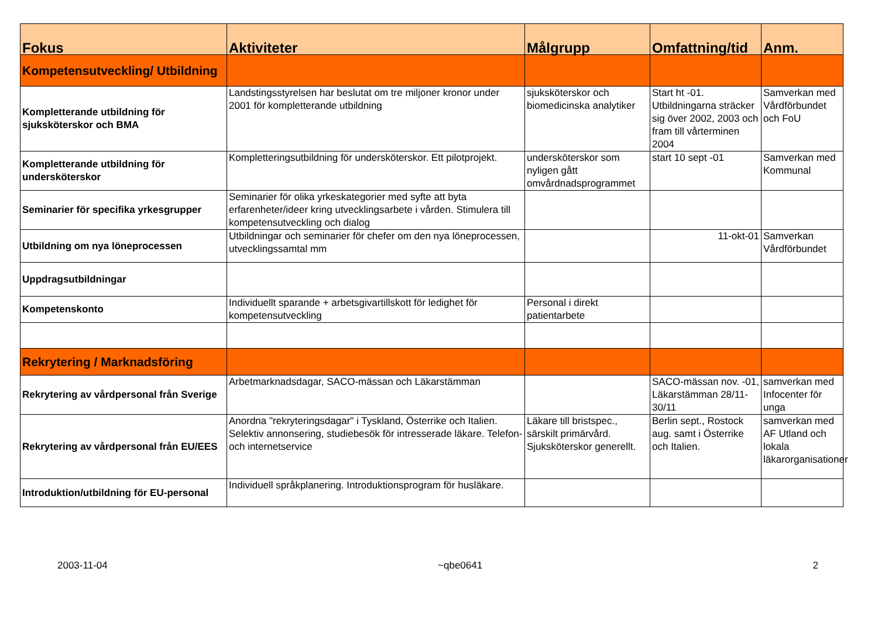| Fokus | Aktiviteter | Målgrupp | Omfattning/tid | Anm. |
| --- | --- | --- | --- | --- |
| Kompetensutveckling/ Utbildning | | | | |
| Kompletterande utbildning för sjuksköterskor och BMA | Landstingsstyrelsen har beslutat om tre miljoner kronor under 2001 för kompletterande utbildning | sjuksköterskor och biomedicinska analytiker | Start ht -01. Utbildningarna sträcker sig över 2002, 2003 och fram till vårterminen 2004 | Samverkan med Vårdförbundet och FoU |
| Kompletterande utbildning för undersköterskor | Kompletteringsutbildning för undersköterskor. Ett pilotprojekt. | undersköterskor som nyligen gått omvårdnadsprogrammet | start 10 sept -01 | Samverkan med Kommunal |
| Seminarier för specifika yrkesgrupper | Seminarier för olika yrkeskategorier med syfte att byta erfarenheter/ideer kring utvecklingsarbete i vården. Stimulera till kompetensutveckling och dialog | | | |
| Utbildning om nya löneprocessen | Utbildningar och seminarier för chefer om den nya löneprocessen, utvecklingssamtal mm | | 11-okt-01 | Samverkan Vårdförbundet |
| Uppdragsutbildningar | | | | |
| Kompetenskonto | Individuellt sparande + arbetsgivartillskott för ledighet för kompetensutveckling | Personal i direkt patientarbete | | |
| Rekrytering / Marknadsföring | | | | |
| Rekrytering av vårdpersonal från Sverige | Arbetmarknadsdagar, SACO-mässan och Läkarstämman | | SACO-mässan nov. -01, Läkarstämman 28/11-30/11 | samverkan med Infocenter för unga |
| Rekrytering av vårdpersonal från EU/EES | Anordna "rekryteringsdagar" i Tyskland, Österrike och Italien. Selektiv annonsering, studiebesök för intresserade läkare. Telefon- och internetservice | Läkare till bristspec., särskilt primärvård. Sjuksköterskor generellt. | Berlin sept., Rostock aug. samt i Österrike och Italien. | samverkan med AF Utland och lokala läkarorganisationer |
| Introduktion/utbildning för EU-personal | Individuell språkplanering. Introduktionsprogram för husläkare. | | | |
2003-11-04 ~qbe0641 2